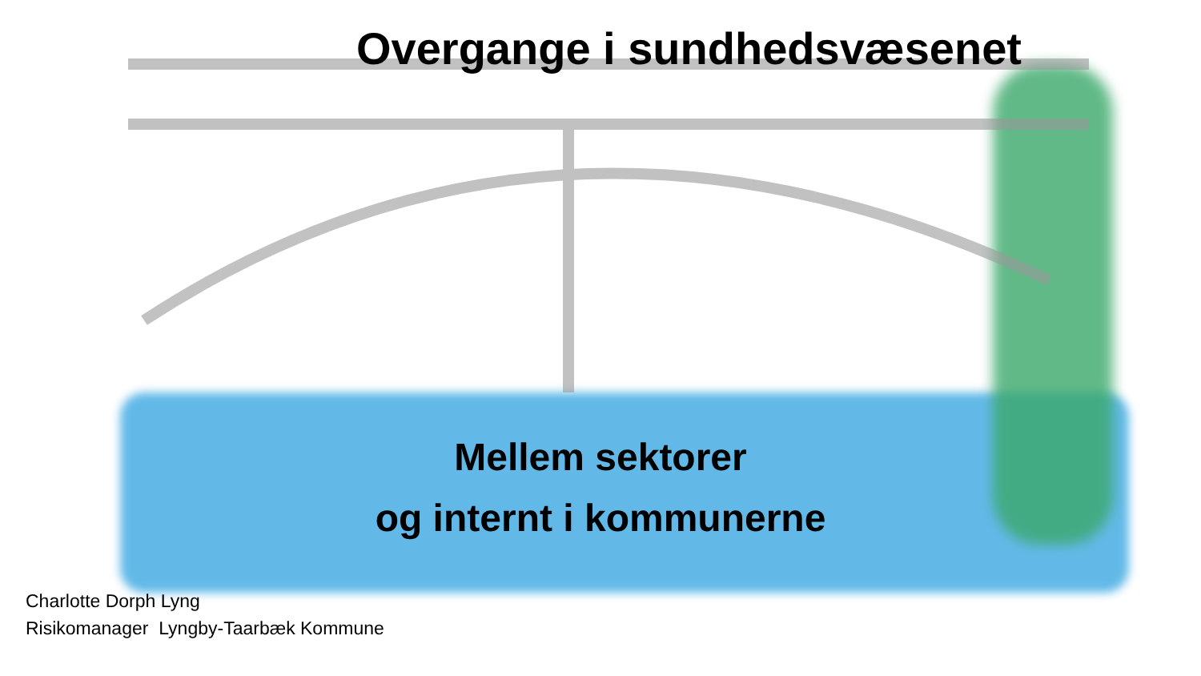Overgange i sundhedsvæsenet
Mellem sektorer
og internt i kommunerne
Charlotte Dorph Lyng
Risikomanager Lyngby-Taarbæk Kommune